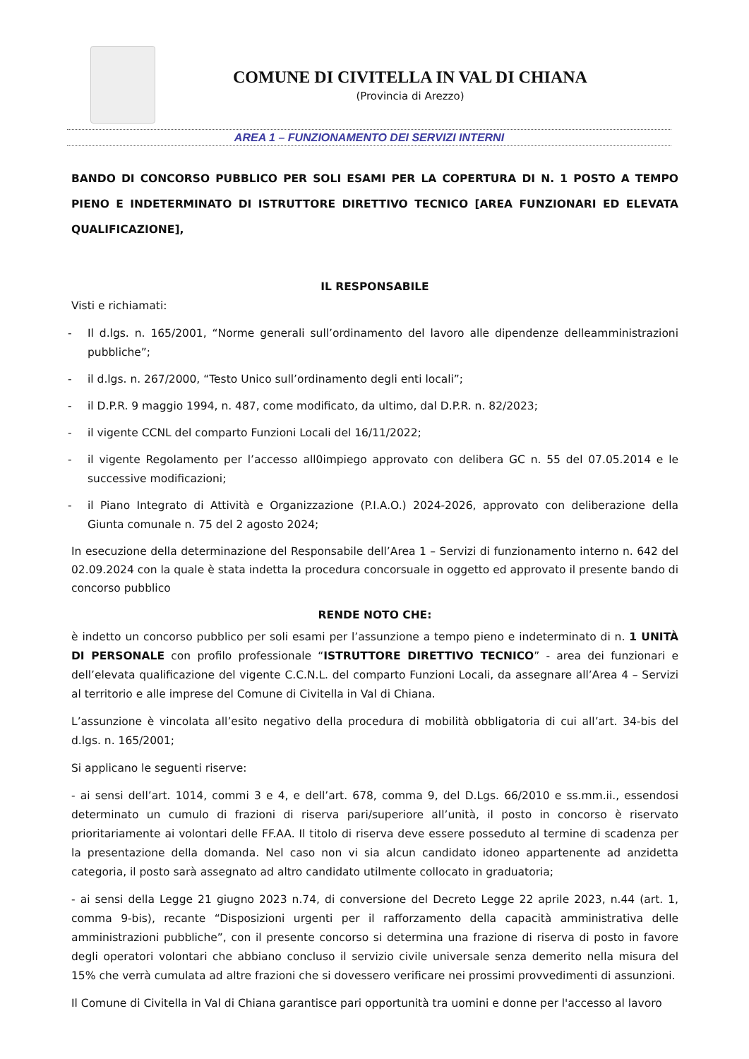COMUNE DI CIVITELLA IN VAL DI CHIANA
(Provincia di Arezzo)
AREA 1 – FUNZIONAMENTO DEI SERVIZI INTERNI
BANDO DI CONCORSO PUBBLICO PER SOLI ESAMI PER LA COPERTURA DI N. 1 POSTO A TEMPO PIENO E INDETERMINATO DI ISTRUTTORE DIRETTIVO TECNICO [AREA FUNZIONARI ED ELEVATA QUALIFICAZIONE],
IL RESPONSABILE
Visti e richiamati:
- Il d.lgs. n. 165/2001, “Norme generali sull’ordinamento del lavoro alle dipendenze delleamministrazioni pubbliche”;
- il d.lgs. n. 267/2000, “Testo Unico sull’ordinamento degli enti locali”;
- il D.P.R. 9 maggio 1994, n. 487, come modificato, da ultimo, dal D.P.R. n. 82/2023;
- il vigente CCNL del comparto Funzioni Locali del 16/11/2022;
- il vigente Regolamento per l’accesso all0impiego approvato con delibera GC n. 55 del 07.05.2014 e le successive modificazioni;
- il Piano Integrato di Attività e Organizzazione (P.I.A.O.) 2024-2026, approvato con deliberazione della Giunta comunale n. 75 del 2 agosto 2024;
In esecuzione della determinazione del Responsabile dell’Area 1 – Servizi di funzionamento interno n. 642 del 02.09.2024 con la quale è stata indetta la procedura concorsuale in oggetto ed approvato il presente bando di concorso pubblico
RENDE NOTO CHE:
è indetto un concorso pubblico per soli esami per l’assunzione a tempo pieno e indeterminato di n. 1 UNITÀ DI PERSONALE con profilo professionale “ISTRUTTORE DIRETTIVO TECNICO” - area dei funzionari e dell’elevata qualificazione del vigente C.C.N.L. del comparto Funzioni Locali, da assegnare all’Area 4 – Servizi al territorio e alle imprese del Comune di Civitella in Val di Chiana.
L’assunzione è vincolata all’esito negativo della procedura di mobilità obbligatoria di cui all’art. 34-bis del d.lgs. n. 165/2001;
Si applicano le seguenti riserve:
- ai sensi dell’art. 1014, commi 3 e 4, e dell’art. 678, comma 9, del D.Lgs. 66/2010 e ss.mm.ii., essendosi determinato un cumulo di frazioni di riserva pari/superiore all’unità, il posto in concorso è riservato prioritariamente ai volontari delle FF.AA. Il titolo di riserva deve essere posseduto al termine di scadenza per la presentazione della domanda. Nel caso non vi sia alcun candidato idoneo appartenente ad anzidetta categoria, il posto sarà assegnato ad altro candidato utilmente collocato in graduatoria;
- ai sensi della Legge 21 giugno 2023 n.74, di conversione del Decreto Legge 22 aprile 2023, n.44 (art. 1, comma 9-bis), recante “Disposizioni urgenti per il rafforzamento della capacità amministrativa delle amministrazioni pubbliche”, con il presente concorso si determina una frazione di riserva di posto in favore degli operatori volontari che abbiano concluso il servizio civile universale senza demerito nella misura del 15% che verrà cumulata ad altre frazioni che si dovessero verificare nei prossimi provvedimenti di assunzioni.
Il Comune di Civitella in Val di Chiana garantisce pari opportunità tra uomini e donne per l'accesso al lavoro